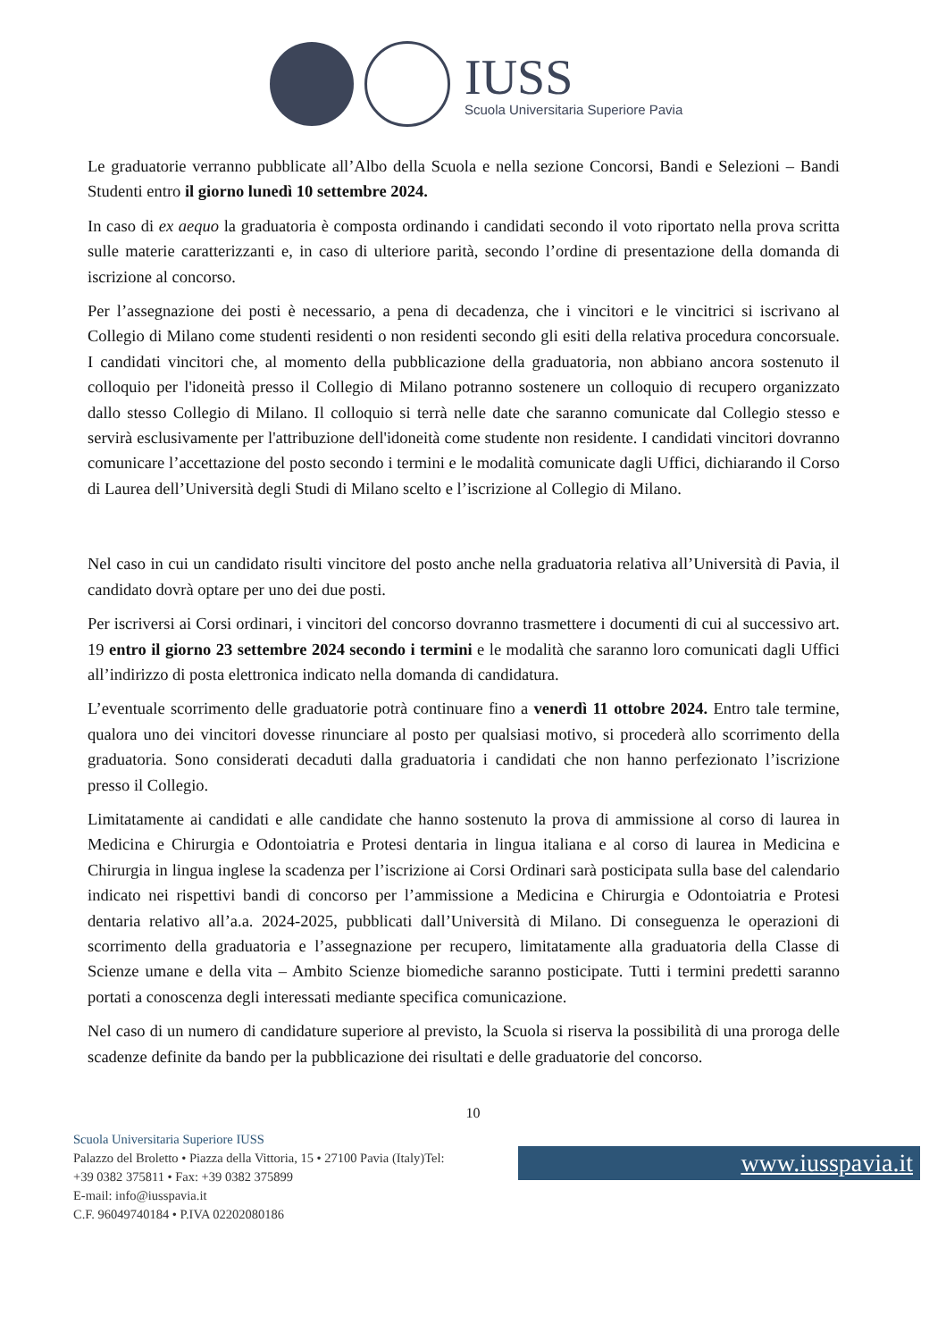IUSS
Scuola Universitaria Superiore Pavia
Le graduatorie verranno pubblicate all’Albo della Scuola e nella sezione Concorsi, Bandi e Selezioni – Bandi Studenti entro il giorno lunedì 10 settembre 2024.
In caso di ex aequo la graduatoria è composta ordinando i candidati secondo il voto riportato nella prova scritta sulle materie caratterizzanti e, in caso di ulteriore parità, secondo l’ordine di presentazione della domanda di iscrizione al concorso.
Per l’assegnazione dei posti è necessario, a pena di decadenza, che i vincitori e le vincitrici si iscrivano al Collegio di Milano come studenti residenti o non residenti secondo gli esiti della relativa procedura concorsuale. I candidati vincitori che, al momento della pubblicazione della graduatoria, non abbiano ancora sostenuto il colloquio per l'idoneità presso il Collegio di Milano potranno sostenere un colloquio di recupero organizzato dallo stesso Collegio di Milano. Il colloquio si terrà nelle date che saranno comunicate dal Collegio stesso e servirà esclusivamente per l'attribuzione dell'idoneità come studente non residente. I candidati vincitori dovranno comunicare l’accettazione del posto secondo i termini e le modalità comunicate dagli Uffici, dichiarando il Corso di Laurea dell’Università degli Studi di Milano scelto e l’iscrizione al Collegio di Milano.
Nel caso in cui un candidato risulti vincitore del posto anche nella graduatoria relativa all’Università di Pavia, il candidato dovrà optare per uno dei due posti.
Per iscriversi ai Corsi ordinari, i vincitori del concorso dovranno trasmettere i documenti di cui al successivo art. 19 entro il giorno 23 settembre 2024 secondo i termini e le modalità che saranno loro comunicati dagli Uffici all’indirizzo di posta elettronica indicato nella domanda di candidatura.
L’eventuale scorrimento delle graduatorie potrà continuare fino a venerdì 11 ottobre 2024. Entro tale termine, qualora uno dei vincitori dovesse rinunciare al posto per qualsiasi motivo, si procederà allo scorrimento della graduatoria. Sono considerati decaduti dalla graduatoria i candidati che non hanno perfezionato l’iscrizione presso il Collegio.
Limitatamente ai candidati e alle candidate che hanno sostenuto la prova di ammissione al corso di laurea in Medicina e Chirurgia e Odontoiatria e Protesi dentaria in lingua italiana e al corso di laurea in Medicina e Chirurgia in lingua inglese la scadenza per l’iscrizione ai Corsi Ordinari sarà posticipata sulla base del calendario indicato nei rispettivi bandi di concorso per l’ammissione a Medicina e Chirurgia e Odontoiatria e Protesi dentaria relativo all’a.a. 2024-2025, pubblicati dall’Università di Milano. Di conseguenza le operazioni di scorrimento della graduatoria e l’assegnazione per recupero, limitatamente alla graduatoria della Classe di Scienze umane e della vita – Ambito Scienze biomediche saranno posticipate. Tutti i termini predetti saranno portati a conoscenza degli interessati mediante specifica comunicazione.
Nel caso di un numero di candidature superiore al previsto, la Scuola si riserva la possibilità di una proroga delle scadenze definite da bando per la pubblicazione dei risultati e delle graduatorie del concorso.
10
Scuola Universitaria Superiore IUSS
Palazzo del Broletto • Piazza della Vittoria, 15 • 27100 Pavia (Italy)Tel: +39 0382 375811 • Fax: +39 0382 375899
E-mail: info@iusspavia.it
C.F. 96049740184 • P.IVA 02202080186
www.iusspavia.it